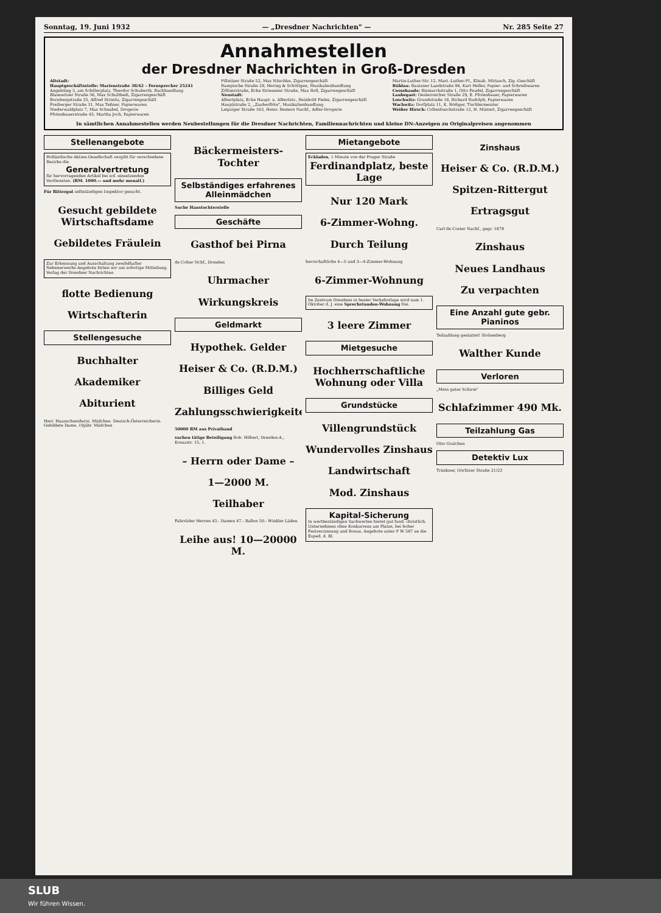Sonntag, 19. Juni 1932 — „Dresdner Nachrichten" — Nr. 285 Seite 27
Annahmestellen
der Dresdner Nachrichten in Groß-Dresden
Altstadt:
Hauptgeschäftsstelle: Marienstraße 38/42 – Fernsprecher 25241
Angelstieg 5, am Schillerplatz, Theodor Schuberth, Buchhandlung
Blasewitzer Straße 56, Max Schultheiß, Zigarrengeschäft
Bornbergstraße 25, Alfred Strinitz, Zigarrengeschäft
Freiberger Straße 31, Max Teßner, Papierwaren
Niederwaldplatz 7, Max Schnabel, Drogerie
Pfotenhauerstraße 43, Martha Joch, Papierwaren
Pillnitzer Straße 52, Max Nitschke, Zigarrengeschäft
Rampische Straße 29, Hering & Schöttgen, Musikalienhandlung
Zöllnerstraße, Ecke Striesener Straße, Max Roll, Zigarrengeschäft
Neustadt:
Albertplatz, Ecke Haupt- u. Albertstr., Reinhold Pieles, Zigarrengeschäft
Hauptstraße 2, „Zauberflöte", Musikalienhandlung
Leipziger Straße 163, Heinr. Bemers Nachf., Adler-Drogerie
Martin-Luther-Str. 12, Mart.-Luther-Pl., Elisab. Mittasch, Zig.-Geschäft
Bühlau: Bautzner Landstraße 96, Kurt Heller, Papier- und Schreibwaren
Cossebaude: Bismarckstraße 1, Otto Feudel, Zigarrengeschäft
Laubegast: Oesterreicher Straße 29, E. Pfotenhauer, Papierwaren
Loschwitz: Grundstraße 18, Richard Rudolph, Papierwaren
Wachwitz: Dorfplatz 11, K. Rödiger, Tischlermeister
Weißer Hirsch: Collenbuschstraße 12, H. Mintert, Zigarrengeschäft
In sämtlichen Annahmestellen werden Neubestellungen für die Dresdner Nachrichten, Familiennachrichten und kleine DN-Anzeigen zu Originalpreisen angenommen
Stellenangebote
Holländische Aktien-Gesellschaft vergibt für verschiedene Bezirke die
Generalvertretung
für hervorragenden Artikel bei sof. einsetzenden Verdiensten. (RM. 1000.— und mehr monatl.)
Für Rittergut selbständigen Inspektor gesucht.
Gesucht gebildete Wirtschaftsdame
Gebildetes Fräulein
Zur Erkennung und Ausschaltung zweifelhafter Nebenerwerbs-Angebote bitten wir um sofortige Mitteilung. Verlag der Dresdner Nachrichten
flotte Bedienung
Wirtschafterin
Stellengesuche
Buchhalter
Akademiker
Abiturient
Herr. Hausschneiderin. Mädchen. Deutsch-Österreicherin. Gebildete Dame. 19jähr. Mädchen
Bäckermeisters-Tochter
Selbständiges erfahrenes Alleinmädchen
Suche Haustochterstelle
Geschäfte
Gasthof bei Pirna
de Colter Nchf., Dresden
Uhrmacher
Wirkungskreis
Geldmarkt
Hypothek. Gelder
Heiser & Co. (R.D.M.)
Billiges Geld
Zahlungsschwierigkeiten
50000 RM aus Privathand
suchen tätige Beteiligung Rob. Hilbert, Dresden-A., Kreuzstr. 15, 1.
– Herrn oder Dame –
1—2000 M.
Teilhaber
Fahrräder Herren 43.- Damen 47.- Ballon 50.- Winkler Läden
Leihe aus! 10—20000 M.
Mietangebote
Eckladen, 1 Minute von der Prager Straße
Ferdinandplatz, beste Lage
Nur 120 Mark
6-Zimmer-Wohng.
Durch Teilung
herrschaftliche 4—5 und 3—4-Zimmer-Wohnung
6-Zimmer-Wohnung
Im Zentrum Dresdens in bester Verkehrslage wird zum 1. Oktober d. J. eine Sprechstunden-Wohnung frei.
3 leere Zimmer
Mietgesuche
Hochherrschaftliche Wohnung oder Villa
Grundstücke
Villengrundstück
Wundervolles Zinshaus
Landwirtschaft
Mod. Zinshaus
Kapital-Sicherung
In wertbeständigen Sachwerten bietet gut fund. christlich. Unternehmen ohne Konkurrenz am Platze, bei hoher Festverzinsung und Bonus. Angebote unter P W 587 an die Exped. d. Bl.
Zinshaus
Heiser & Co. (R.D.M.)
Spitzen-Rittergut
Ertragsgut
Carl de Coster Nachf., gegr. 1878
Zinshaus
Neues Landhaus
Zu verpachten
Eine Anzahl gute gebr. Pianinos
Teilzahlung gestattet! Stolzenberg
Walther Kunde
Verloren
„Mein guter Schirm"
Schlafzimmer 490 Mk.
Teilzahlung Gas
Otto Gralchen
Detektiv Lux
Tränkner, Görlitzer Straße 21/23
SLUB
Wir führen Wissen.